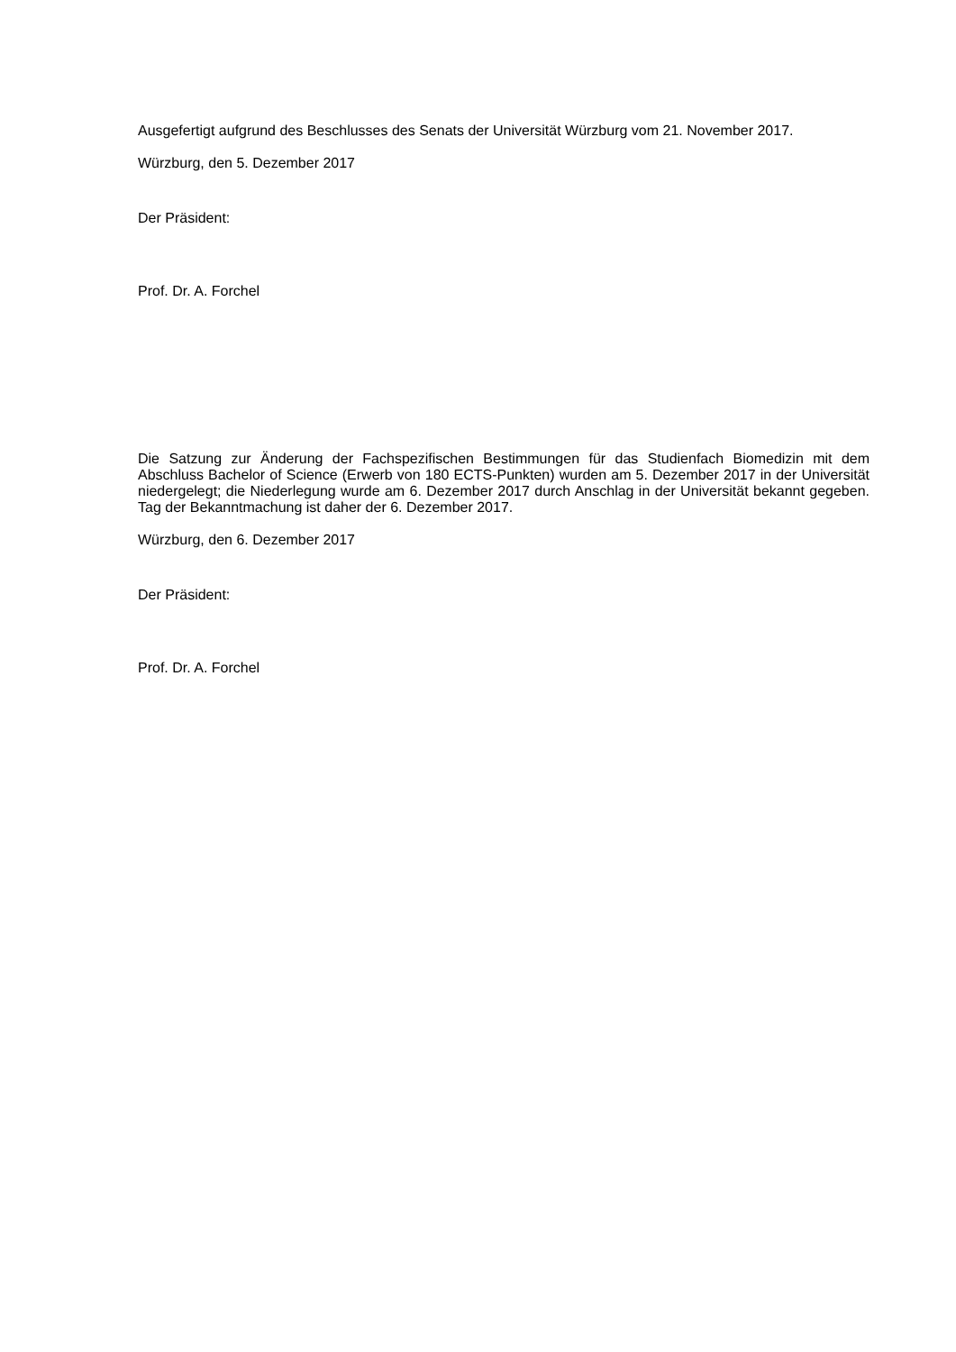Ausgefertigt aufgrund des Beschlusses des Senats der Universität Würzburg vom 21. November 2017.
Würzburg, den 5. Dezember 2017
Der Präsident:
Prof. Dr. A. Forchel
Die Satzung zur Änderung der Fachspezifischen Bestimmungen für das Studienfach Biomedizin mit dem Abschluss Bachelor of Science (Erwerb von 180 ECTS-Punkten) wurden am 5. Dezember 2017 in der Universität niedergelegt; die Niederlegung wurde am 6. Dezember 2017 durch Anschlag in der Universität bekannt gegeben. Tag der Bekanntmachung ist daher der 6. Dezember 2017.
Würzburg, den 6. Dezember 2017
Der Präsident:
Prof. Dr. A. Forchel